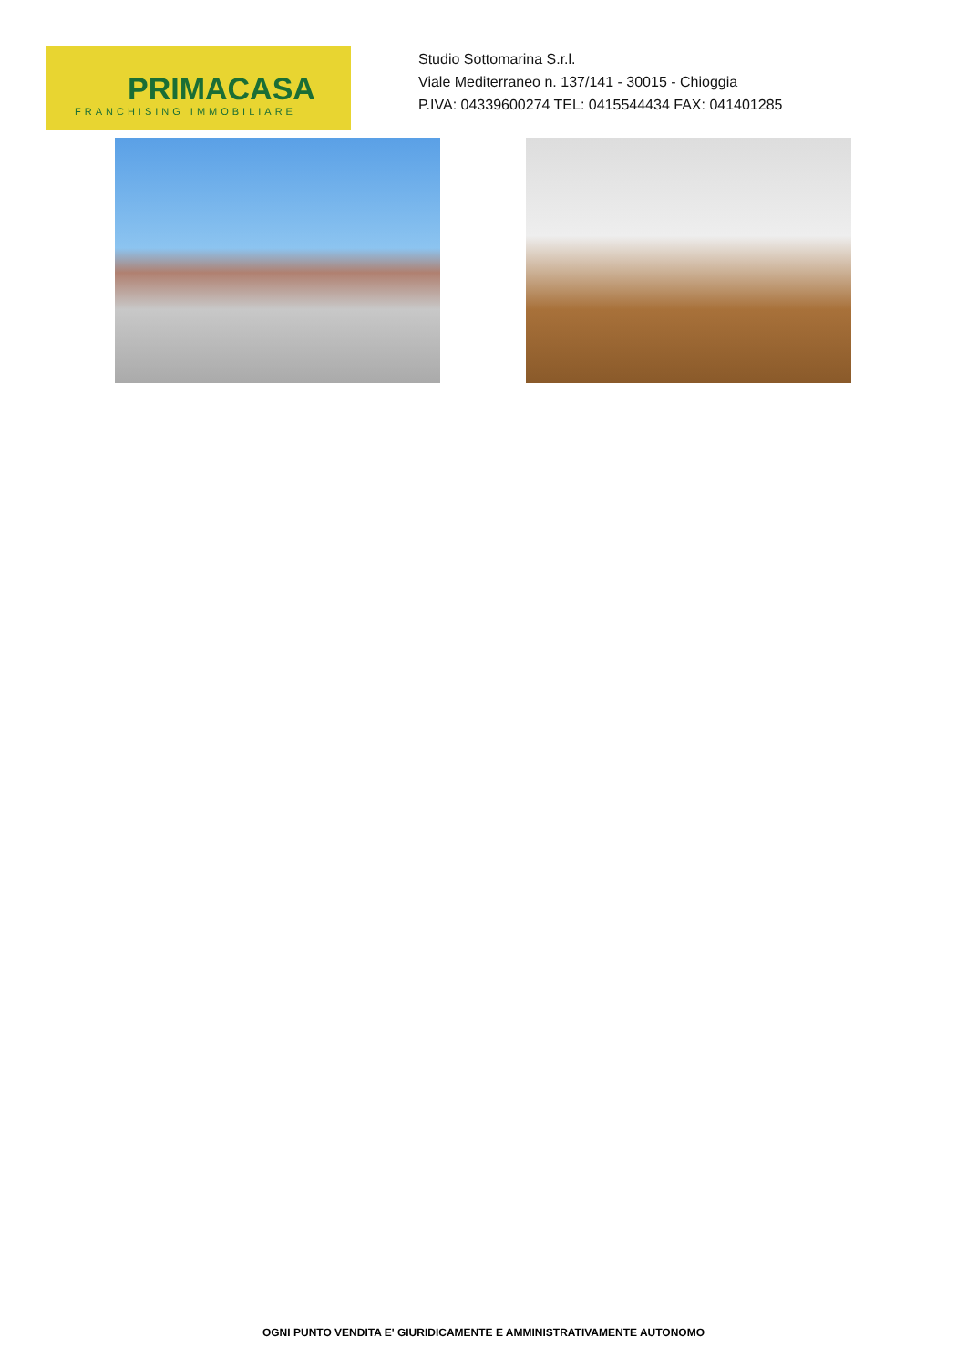PRIMACASA
FRANCHISING IMMOBILIARE
Studio Sottomarina S.r.l.
Viale Mediterraneo n. 137/141 - 30015 - Chioggia
P.IVA: 04339600274 TEL: 0415544434 FAX: 041401285
OGNI PUNTO VENDITA E' GIURIDICAMENTE E AMMINISTRATIVAMENTE AUTONOMO